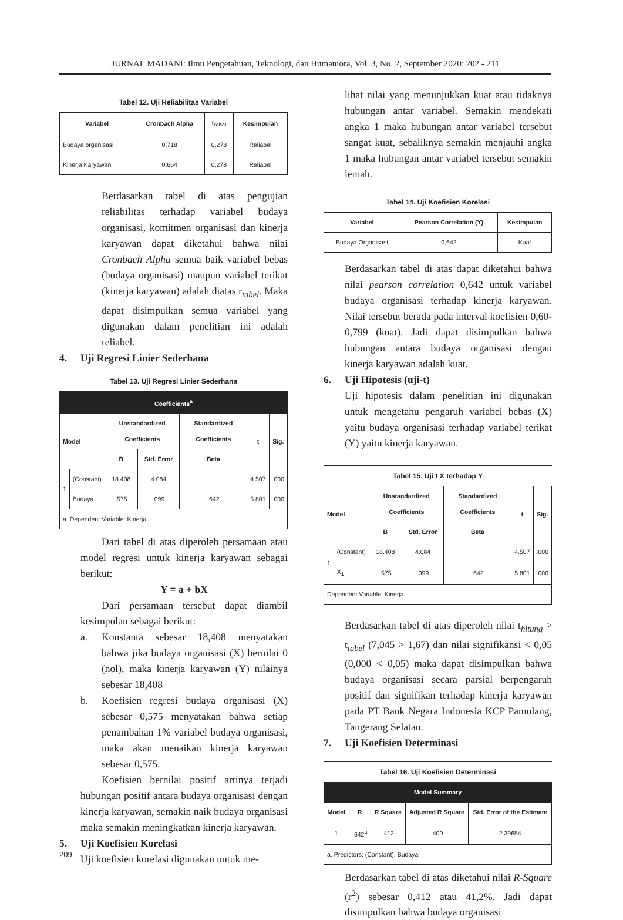JURNAL MADANI: Ilmu Pengetahuan, Teknologi, dan Humaniora, Vol. 3, No. 2, September 2020: 202 - 211
Tabel 12. Uji Reliabilitas Variabel
| Variabel | Cronbach Alpha | r<sub>tabel</sub> | Kesimpulan |
| --- | --- | --- | --- |
| Budaya organisasi | 0,718 | 0,278 | Reliabel |
| Kinerja Karyawan | 0,664 | 0,278 | Reliabel |
Berdasarkan tabel di atas pengujian reliabilitas terhadap variabel budaya organisasi, komitmen organisasi dan kinerja karyawan dapat diketahui bahwa nilai Cronbach Alpha semua baik variabel bebas (budaya organisasi) maupun variabel terikat (kinerja karyawan) adalah diatas r<sub>tabel</sub>. Maka dapat disimpulkan semua variabel yang digunakan dalam penelitian ini adalah reliabel.
4. Uji Regresi Linier Sederhana
Tabel 13. Uji Regresi Linier Sederhana
| Coefficients<sup>a</sup> | | | | | | |
| --- | --- | --- | --- | --- | --- | --- |
| Model | | Unstandardized Coefficients | | Standardized Coefficients | t | Sig. |
| | | B | Std. Error | Beta | | |
| 1 | (Constant) | 18.408 | 4.084 | | 4.507 | .000 |
| | Budaya | .575 | .099 | .642 | 5.801 | .000 |
| a. Dependent Variable: Kinerja | | | | | | |
Dari tabel di atas diperoleh persamaan atau model regresi untuk kinerja karyawan sebagai berikut:
Y = a + bX
Dari persamaan tersebut dapat diambil kesimpulan sebagai berikut:
a. Konstanta sebesar 18,408 menyatakan bahwa jika budaya organisasi (X) bernilai 0 (nol), maka kinerja karyawan (Y) nilainya sebesar 18,408
b. Koefisien regresi budaya organisasi (X) sebesar 0,575 menyatakan bahwa setiap penambahan 1% variabel budaya organisasi, maka akan menaikan kinerja karyawan sebesar 0,575.
Koefisien bernilai positif artinya terjadi hubungan positif antara budaya organisasi dengan kinerja karyawan, semakin naik budaya organisasi maka semakin meningkatkan kinerja karyawan.
5. Uji Koefisien Korelasi
Uji koefisien korelasi digunakan untuk me-
lihat nilai yang menunjukkan kuat atau tidaknya hubungan antar variabel. Semakin mendekati angka 1 maka hubungan antar variabel tersebut sangat kuat, sebaliknya semakin menjauhi angka 1 maka hubungan antar variabel tersebut semakin lemah.
Tabel 14. Uji Koefisien Korelasi
| Variabel | Pearson Correlation (Y) | Kesimpulan |
| --- | --- | --- |
| Budaya Organisasi | 0,642 | Kuat |
Berdasarkan tabel di atas dapat diketahui bahwa nilai pearson correlation 0,642 untuk variabel budaya organisasi terhadap kinerja karyawan. Nilai tersebut berada pada interval koefisien 0,60-0,799 (kuat). Jadi dapat disimpulkan bahwa hubungan antara budaya organisasi dengan kinerja karyawan adalah kuat.
6. Uji Hipotesis (uji-t)
Uji hipotesis dalam penelitian ini digunakan untuk mengetahu pengaruh variabel bebas (X) yaitu budaya organisasi terhadap variabel terikat (Y) yaitu kinerja karyawan.
Tabel 15. Uji t X terhadap Y
| Model | | Unstandardized Coefficients | | Standardized Coefficients | t | Sig. |
| --- | --- | --- | --- | --- | --- | --- |
| | | B | Std. Error | Beta | | |
| 1 | (Constant) | 18.408 | 4.084 | | 4.507 | .000 |
| | X<sub>1</sub> | .575 | .099 | .642 | 5.801 | .000 |
| Dependent Variable: Kinerja | | | | | | |
Berdasarkan tabel di atas diperoleh nilai t<sub>hitung</sub> > t<sub>tabel</sub> (7,045 > 1,67) dan nilai signifikansi < 0,05 (0,000 < 0,05) maka dapat disimpulkan bahwa budaya organisasi secara parsial berpengaruh positif dan signifikan terhadap kinerja karyawan pada PT Bank Negara Indonesia KCP Pamulang, Tangerang Selatan.
7. Uji Koefisien Determinasi
Tabel 16. Uji Koefisien Determinasi
| Model Summary | | | | |
| --- | --- | --- | --- | --- |
| Model | R | R Square | Adjusted R Square | Std. Error of the Estimate |
| 1 | .642<sup>a</sup> | .412 | .400 | 2.39654 |
| a. Predictors: (Constant), Budaya | | | | |
Berdasarkan tabel di atas diketahui nilai R-Square (r<sup>2</sup>) sebesar 0,412 atau 41,2%. Jadi dapat disimpulkan bahwa budaya organisasi
209